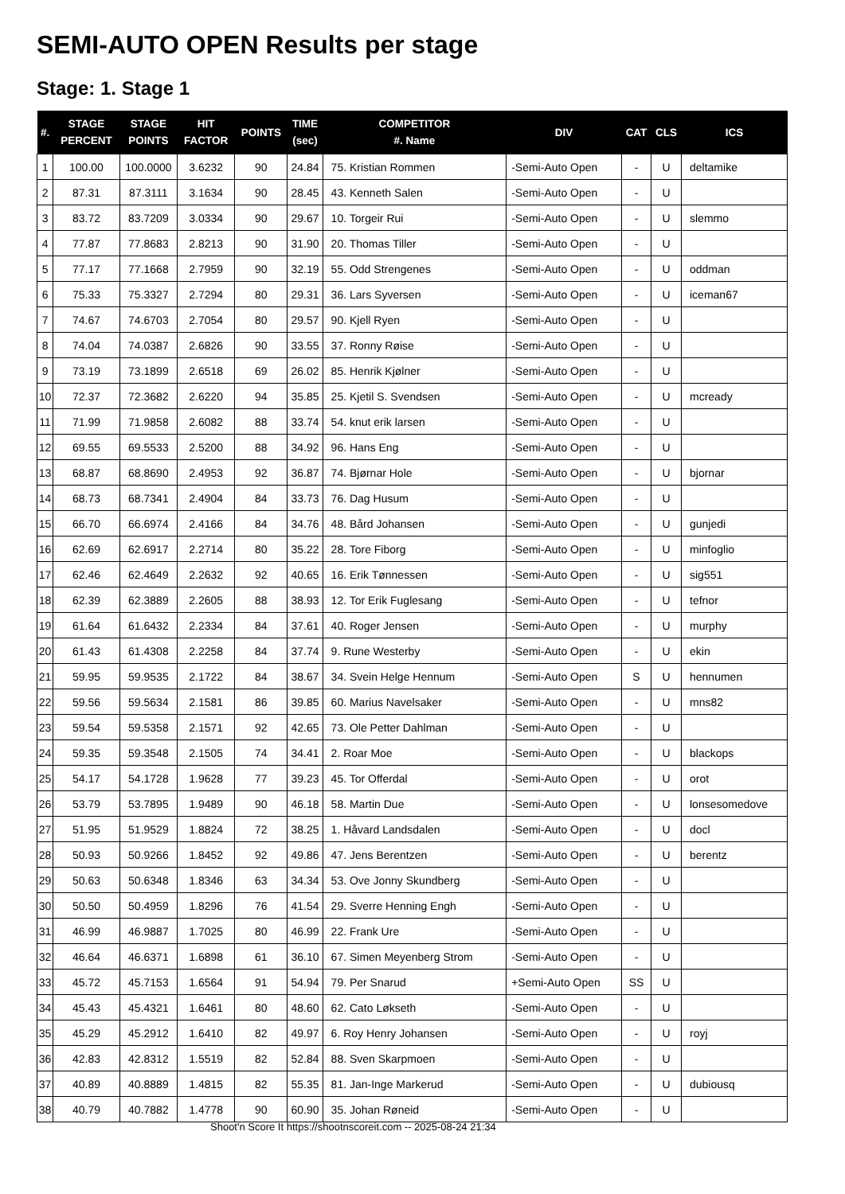SEMI-AUTO OPEN Results per stage
Stage: 1. Stage 1
| #. | STAGE PERCENT | STAGE POINTS | HIT FACTOR | POINTS | TIME (sec) | COMPETITOR #. Name | DIV | CAT | CLS | ICS |
| --- | --- | --- | --- | --- | --- | --- | --- | --- | --- | --- |
| 1 | 100.00 | 100.0000 | 3.6232 | 90 | 24.84 | 75. Kristian Rommen | -Semi-Auto Open | - | U | deltamike |
| 2 | 87.31 | 87.3111 | 3.1634 | 90 | 28.45 | 43. Kenneth Salen | -Semi-Auto Open | - | U | |
| 3 | 83.72 | 83.7209 | 3.0334 | 90 | 29.67 | 10. Torgeir Rui | -Semi-Auto Open | - | U | slemmo |
| 4 | 77.87 | 77.8683 | 2.8213 | 90 | 31.90 | 20. Thomas Tiller | -Semi-Auto Open | - | U | |
| 5 | 77.17 | 77.1668 | 2.7959 | 90 | 32.19 | 55. Odd Strengenes | -Semi-Auto Open | - | U | oddman |
| 6 | 75.33 | 75.3327 | 2.7294 | 80 | 29.31 | 36. Lars Syversen | -Semi-Auto Open | - | U | iceman67 |
| 7 | 74.67 | 74.6703 | 2.7054 | 80 | 29.57 | 90. Kjell Ryen | -Semi-Auto Open | - | U | |
| 8 | 74.04 | 74.0387 | 2.6826 | 90 | 33.55 | 37. Ronny Røise | -Semi-Auto Open | - | U | |
| 9 | 73.19 | 73.1899 | 2.6518 | 69 | 26.02 | 85. Henrik Kjølner | -Semi-Auto Open | - | U | |
| 10 | 72.37 | 72.3682 | 2.6220 | 94 | 35.85 | 25. Kjetil S. Svendsen | -Semi-Auto Open | - | U | mcready |
| 11 | 71.99 | 71.9858 | 2.6082 | 88 | 33.74 | 54. knut erik larsen | -Semi-Auto Open | - | U | |
| 12 | 69.55 | 69.5533 | 2.5200 | 88 | 34.92 | 96. Hans Eng | -Semi-Auto Open | - | U | |
| 13 | 68.87 | 68.8690 | 2.4953 | 92 | 36.87 | 74. Bjørnar Hole | -Semi-Auto Open | - | U | bjornar |
| 14 | 68.73 | 68.7341 | 2.4904 | 84 | 33.73 | 76. Dag Husum | -Semi-Auto Open | - | U | |
| 15 | 66.70 | 66.6974 | 2.4166 | 84 | 34.76 | 48. Bård Johansen | -Semi-Auto Open | - | U | gunjedi |
| 16 | 62.69 | 62.6917 | 2.2714 | 80 | 35.22 | 28. Tore Fiborg | -Semi-Auto Open | - | U | minfoglio |
| 17 | 62.46 | 62.4649 | 2.2632 | 92 | 40.65 | 16. Erik Tønnessen | -Semi-Auto Open | - | U | sig551 |
| 18 | 62.39 | 62.3889 | 2.2605 | 88 | 38.93 | 12. Tor Erik Fuglesang | -Semi-Auto Open | - | U | tefnor |
| 19 | 61.64 | 61.6432 | 2.2334 | 84 | 37.61 | 40. Roger Jensen | -Semi-Auto Open | - | U | murphy |
| 20 | 61.43 | 61.4308 | 2.2258 | 84 | 37.74 | 9. Rune Westerby | -Semi-Auto Open | - | U | ekin |
| 21 | 59.95 | 59.9535 | 2.1722 | 84 | 38.67 | 34. Svein Helge Hennum | -Semi-Auto Open | S | U | hennumen |
| 22 | 59.56 | 59.5634 | 2.1581 | 86 | 39.85 | 60. Marius Navelsaker | -Semi-Auto Open | - | U | mns82 |
| 23 | 59.54 | 59.5358 | 2.1571 | 92 | 42.65 | 73. Ole Petter Dahlman | -Semi-Auto Open | - | U | |
| 24 | 59.35 | 59.3548 | 2.1505 | 74 | 34.41 | 2. Roar Moe | -Semi-Auto Open | - | U | blackops |
| 25 | 54.17 | 54.1728 | 1.9628 | 77 | 39.23 | 45. Tor Offerdal | -Semi-Auto Open | - | U | orot |
| 26 | 53.79 | 53.7895 | 1.9489 | 90 | 46.18 | 58. Martin Due | -Semi-Auto Open | - | U | lonsesomedove |
| 27 | 51.95 | 51.9529 | 1.8824 | 72 | 38.25 | 1. Håvard Landsdalen | -Semi-Auto Open | - | U | docl |
| 28 | 50.93 | 50.9266 | 1.8452 | 92 | 49.86 | 47. Jens Berentzen | -Semi-Auto Open | - | U | berentz |
| 29 | 50.63 | 50.6348 | 1.8346 | 63 | 34.34 | 53. Ove Jonny Skundberg | -Semi-Auto Open | - | U | |
| 30 | 50.50 | 50.4959 | 1.8296 | 76 | 41.54 | 29. Sverre Henning Engh | -Semi-Auto Open | - | U | |
| 31 | 46.99 | 46.9887 | 1.7025 | 80 | 46.99 | 22. Frank Ure | -Semi-Auto Open | - | U | |
| 32 | 46.64 | 46.6371 | 1.6898 | 61 | 36.10 | 67. Simen Meyenberg Strom | -Semi-Auto Open | - | U | |
| 33 | 45.72 | 45.7153 | 1.6564 | 91 | 54.94 | 79. Per Snarud | +Semi-Auto Open | SS | U | |
| 34 | 45.43 | 45.4321 | 1.6461 | 80 | 48.60 | 62. Cato Løkseth | -Semi-Auto Open | - | U | |
| 35 | 45.29 | 45.2912 | 1.6410 | 82 | 49.97 | 6. Roy Henry Johansen | -Semi-Auto Open | - | U | royj |
| 36 | 42.83 | 42.8312 | 1.5519 | 82 | 52.84 | 88. Sven Skarpmoen | -Semi-Auto Open | - | U | |
| 37 | 40.89 | 40.8889 | 1.4815 | 82 | 55.35 | 81. Jan-Inge Markerud | -Semi-Auto Open | - | U | dubiousq |
| 38 | 40.79 | 40.7882 | 1.4778 | 90 | 60.90 | 35. Johan Røneid | -Semi-Auto Open | - | U | |
Shoot'n Score It https://shootnscoreit.com -- 2025-08-24 21:34